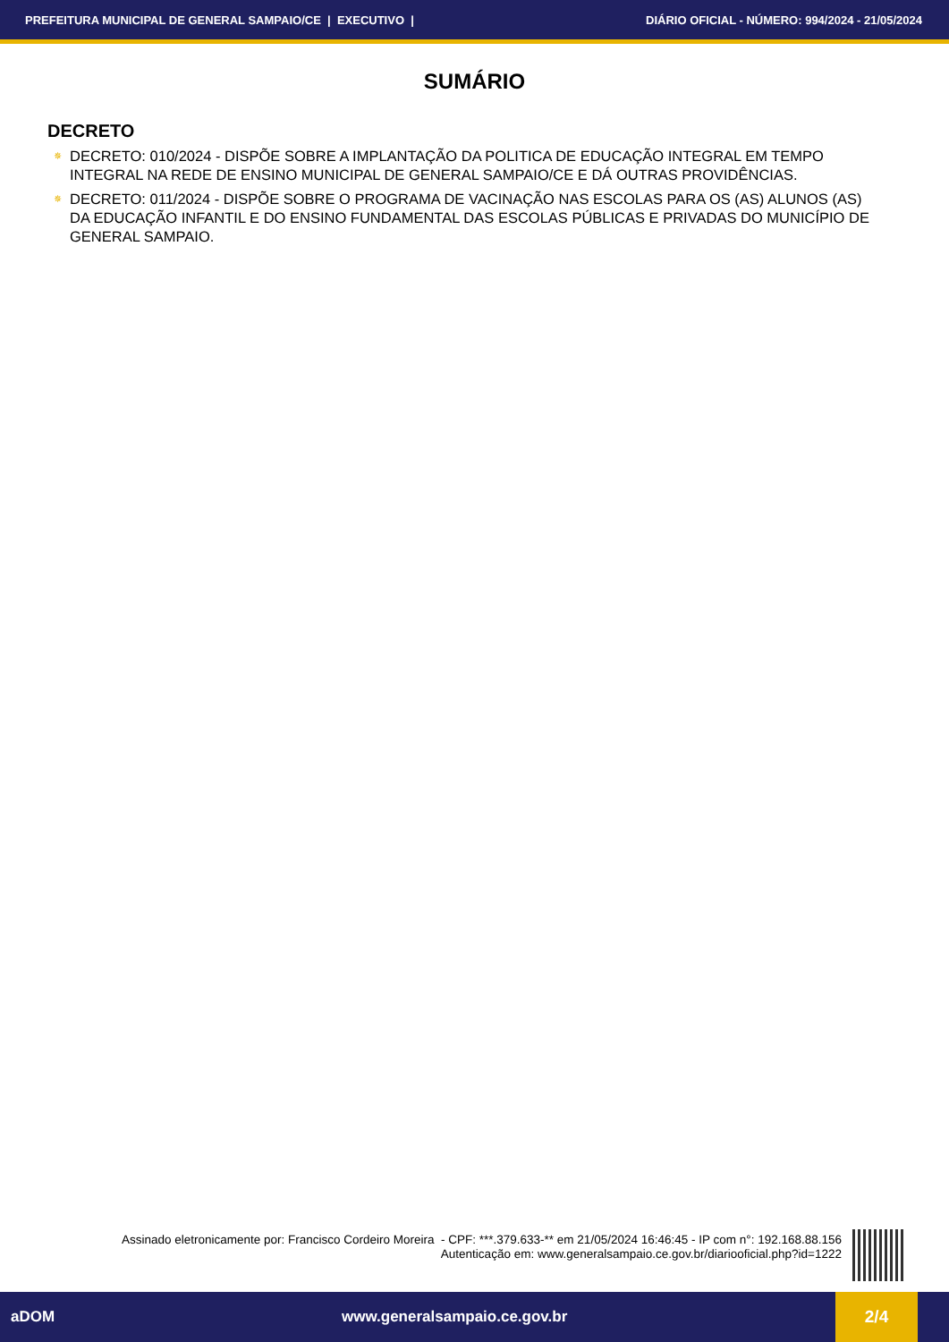PREFEITURA MUNICIPAL DE GENERAL SAMPAIO/CE | EXECUTIVO | DIÁRIO OFICIAL - NÚMERO: 994/2024 - 21/05/2024
SUMÁRIO
DECRETO
✵ DECRETO: 010/2024 - DISPÕE SOBRE A IMPLANTAÇÃO DA POLITICA DE EDUCAÇÃO INTEGRAL EM TEMPO INTEGRAL NA REDE DE ENSINO MUNICIPAL DE GENERAL SAMPAIO/CE E DÁ OUTRAS PROVIDÊNCIAS.
✵ DECRETO: 011/2024 - DISPÕE SOBRE O PROGRAMA DE VACINAÇÃO NAS ESCOLAS PARA OS (AS) ALUNOS (AS) DA EDUCAÇÃO INFANTIL E DO ENSINO FUNDAMENTAL DAS ESCOLAS PÚBLICAS E PRIVADAS DO MUNICÍPIO DE GENERAL SAMPAIO.
Assinado eletronicamente por: Francisco Cordeiro Moreira - CPF: ***.379.633-** em 21/05/2024 16:46:45 - IP com n°: 192.168.88.156
Autenticação em: www.generalsampaio.ce.gov.br/diariooficial.php?id=1222
aDOM www.generalsampaio.ce.gov.br 2/4